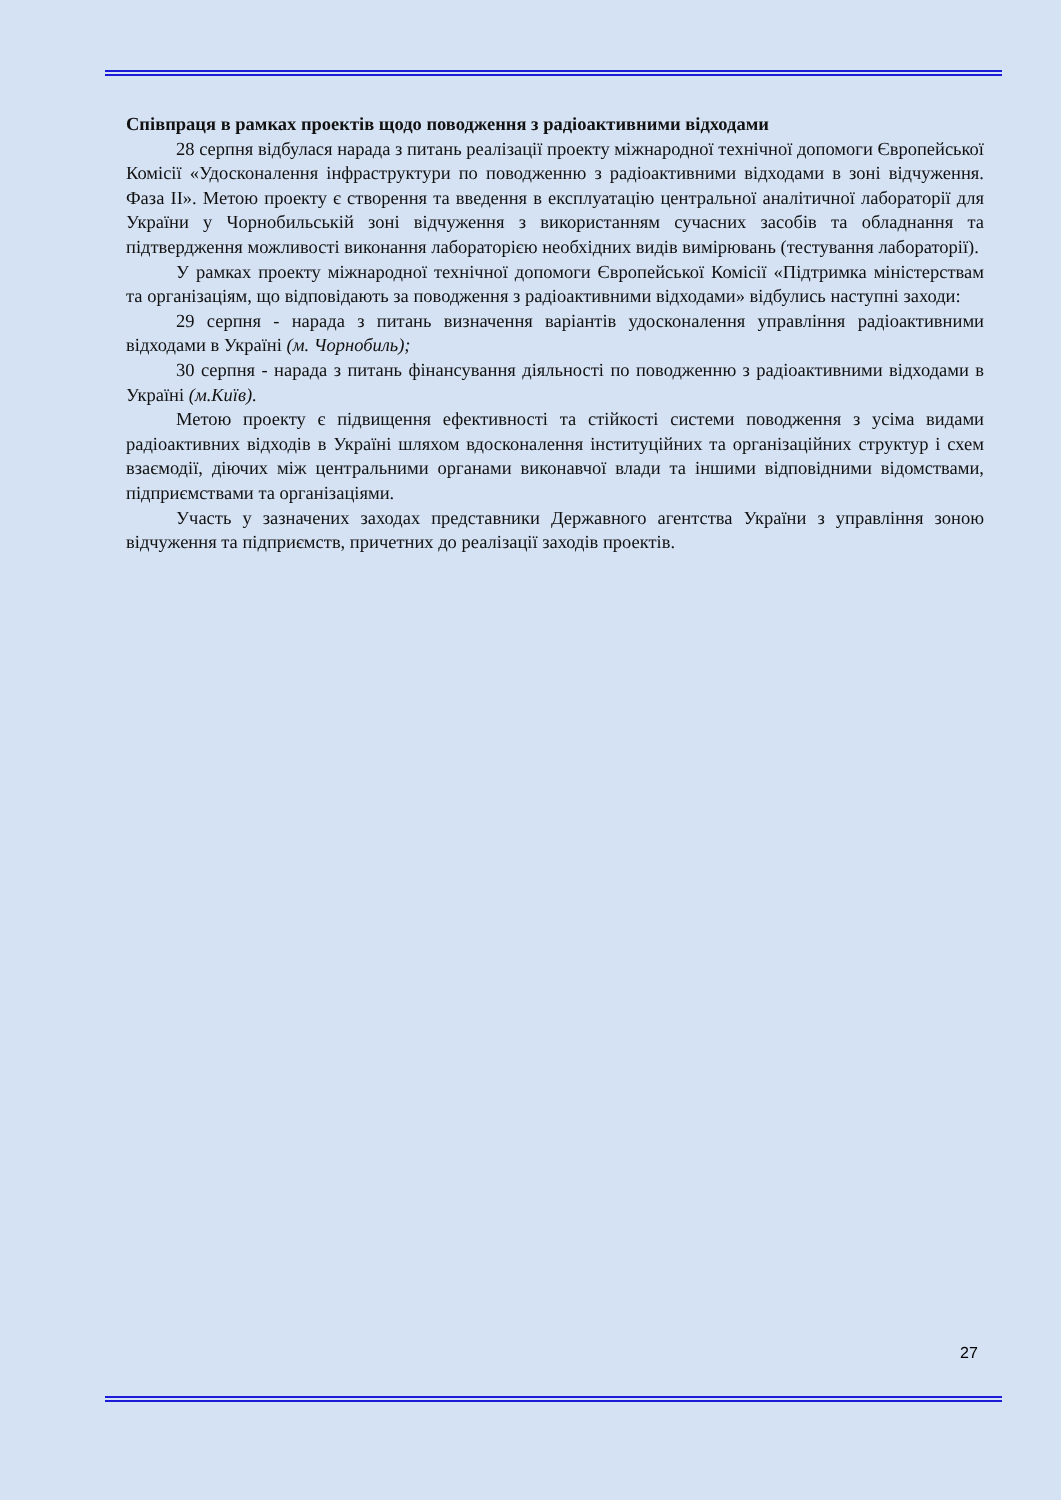Співпраця в рамках проектів щодо поводження з радіоактивними відходами
28 серпня відбулася нарада з питань реалізації проекту міжнародної технічної допомоги Європейської Комісії «Удосконалення інфраструктури по поводженню з радіоактивними відходами в зоні відчуження. Фаза ІІ». Метою проекту є створення та введення в експлуатацію центральної аналітичної лабораторії для України у Чорнобильській зоні відчуження з використанням сучасних засобів та обладнання та підтвердження можливості виконання лабораторією необхідних видів вимірювань (тестування лабораторії).
У рамках проекту міжнародної технічної допомоги Європейської Комісії «Підтримка міністерствам та організаціям, що відповідають за поводження з радіоактивними відходами» відбулись наступні заходи:
29 серпня - нарада з питань визначення варіантів удосконалення управління радіоактивними відходами в Україні (м. Чорнобиль);
30 серпня - нарада з питань фінансування діяльності по поводженню з радіоактивними відходами в Україні (м.Київ).
Метою проекту є підвищення ефективності та стійкості системи поводження з усіма видами радіоактивних відходів в Україні шляхом вдосконалення інституційних та організаційних структур і схем взаємодії, діючих між центральними органами виконавчої влади та іншими відповідними відомствами, підприємствами та організаціями.
Участь у зазначених заходах представники Державного агентства України з управління зоною відчуження та підприємств, причетних до реалізації заходів проектів.
27